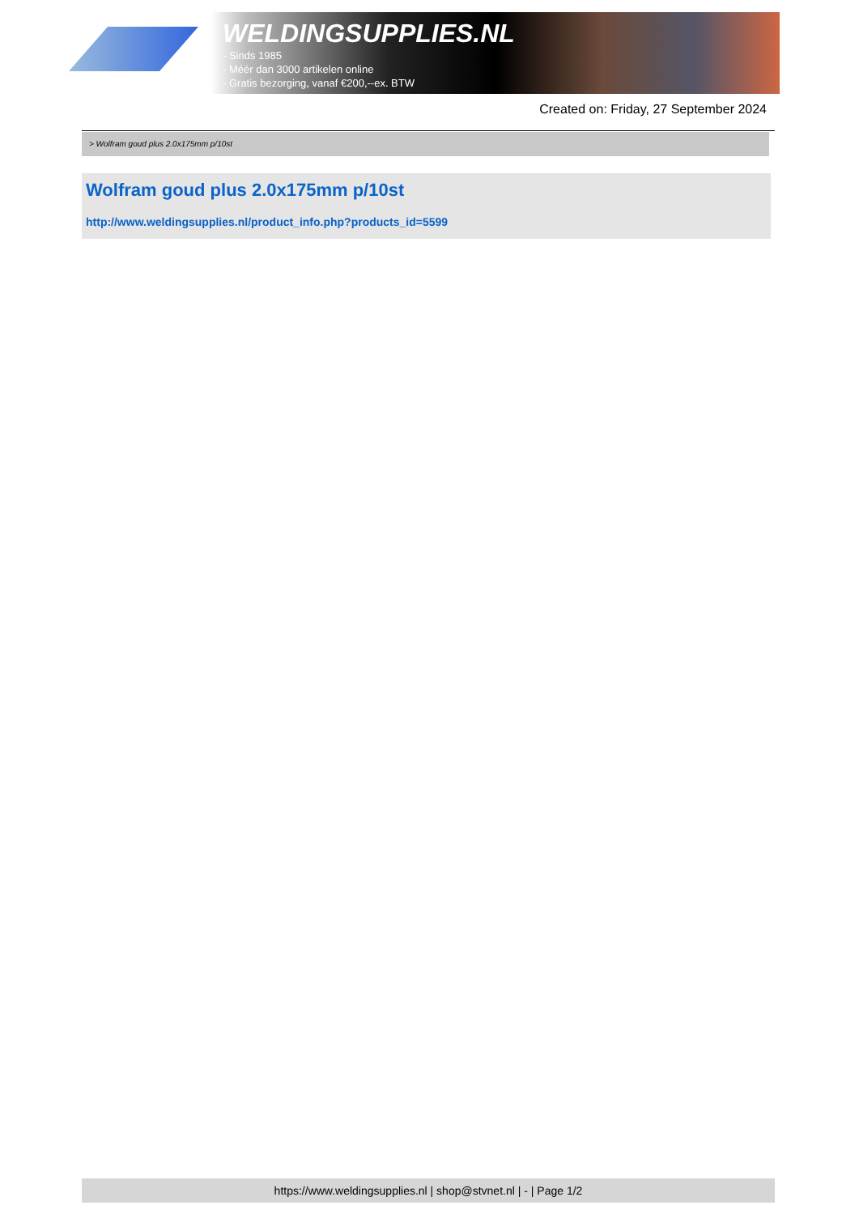WELDINGSUPPLIES.NL
- Sinds 1985
- Méér dan 3000 artikelen online
- Gratis bezorging, vanaf €200,--ex. BTW
Created on: Friday, 27 September 2024
> Wolfram goud plus 2.0x175mm p/10st
Wolfram goud plus 2.0x175mm p/10st
http://www.weldingsupplies.nl/product_info.php?products_id=5599
https://www.weldingsupplies.nl | shop@stvnet.nl | - | Page 1/2